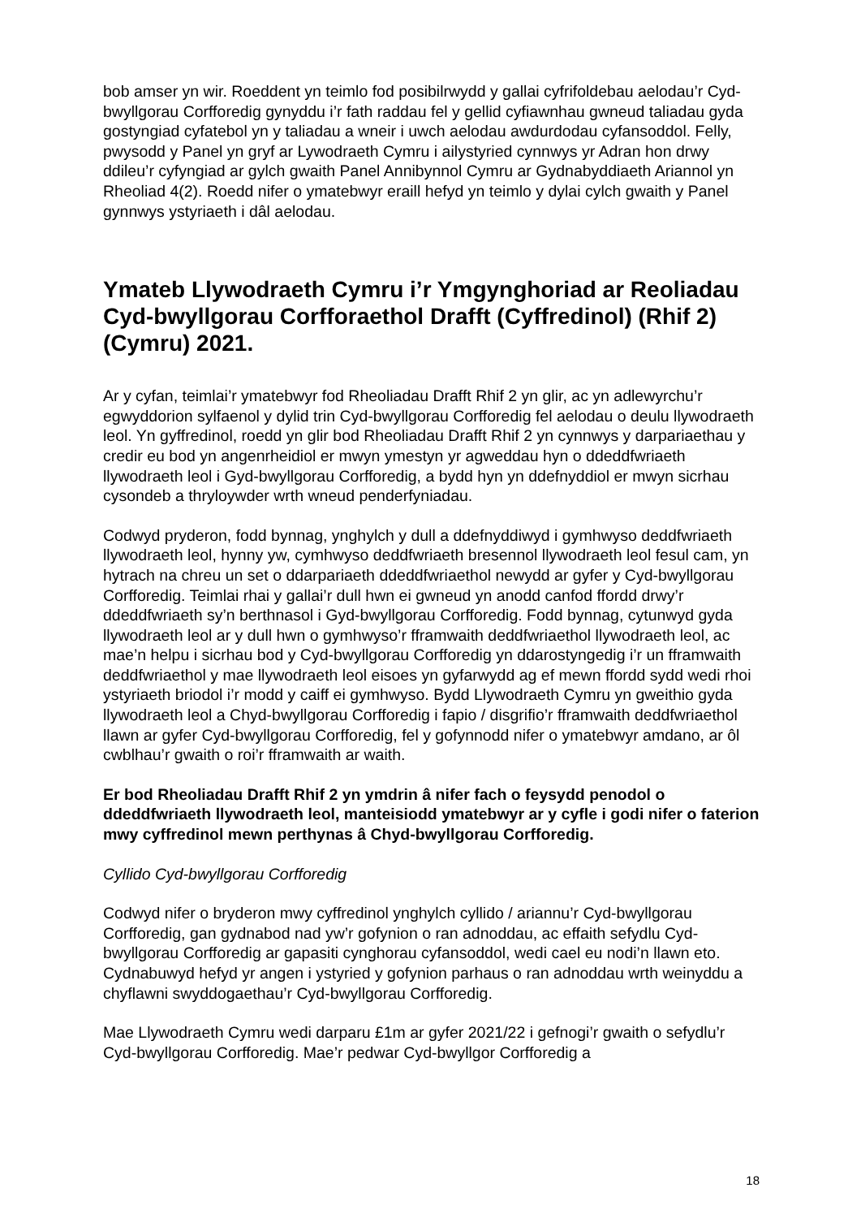bob amser yn wir. Roeddent yn teimlo fod posibilrwydd y gallai cyfrifoldebau aelodau’r Cyd-bwyllgorau Corfforedig gynyddu i’r fath raddau fel y gellid cyfiawnhau gwneud taliadau gyda gostyngiad cyfatebol yn y taliadau a wneir i uwch aelodau awdurdodau cyfansoddol. Felly, pwysodd y Panel yn gryf ar Lywodraeth Cymru i ailystyried cynnwys yr Adran hon drwy ddileu’r cyfyngiad ar gylch gwaith Panel Annibynnol Cymru ar Gydnabyddiaeth Ariannol yn Rheoliad 4(2). Roedd nifer o ymatebwyr eraill hefyd yn teimlo y dylai cylch gwaith y Panel gynnwys ystyriaeth i dâl aelodau.
Ymateb Llywodraeth Cymru i’r Ymgynghoriad ar Reoliadau Cyd-bwyllgorau Corfforaethol Drafft (Cyffredinol) (Rhif 2) (Cymru) 2021.
Ar y cyfan, teimlai’r ymatebwyr fod Rheoliadau Drafft Rhif 2 yn glir, ac yn adlewyrchu’r egwyddorion sylfaenol y dylid trin Cyd-bwyllgorau Corfforedig fel aelodau o deulu llywodraeth leol. Yn gyffredinol, roedd yn glir bod Rheoliadau Drafft Rhif 2 yn cynnwys y darpariaethau y credir eu bod yn angenrheidiol er mwyn ymestyn yr agweddau hyn o ddeddfwriaeth llywodraeth leol i Gyd-bwyllgorau Corfforedig, a bydd hyn yn ddefnyddiol er mwyn sicrhau cysondeb a thryloywder wrth wneud penderfyniadau.
Codwyd pryderon, fodd bynnag, ynghylch y dull a ddefnyddiwyd i gymhwyso deddfwriaeth llywodraeth leol, hynny yw, cymhwyso deddfwriaeth bresennol llywodraeth leol fesul cam, yn hytrach na chreu un set o ddarpariaeth ddeddfwriaethol newydd ar gyfer y Cyd-bwyllgorau Corfforedig. Teimlai rhai y gallai’r dull hwn ei gwneud yn anodd canfod ffordd drwy’r ddeddfwriaeth sy’n berthnasol i Gyd-bwyllgorau Corfforedig. Fodd bynnag, cytunwyd gyda llywodraeth leol ar y dull hwn o gymhwyso’r fframwaith deddfwriaethol llywodraeth leol, ac mae’n helpu i sicrhau bod y Cyd-bwyllgorau Corfforedig yn ddarostyngedig i’r un fframwaith deddfwriaethol y mae llywodraeth leol eisoes yn gyfarwydd ag ef mewn ffordd sydd wedi rhoi ystyriaeth briodol i’r modd y caiff ei gymhwyso. Bydd Llywodraeth Cymru yn gweithio gyda llywodraeth leol a Chyd-bwyllgorau Corfforedig i fapio / disgrifio’r fframwaith deddfwriaethol llawn ar gyfer Cyd-bwyllgorau Corfforedig, fel y gofynnodd nifer o ymatebwyr amdano, ar ôl cwblhau’r gwaith o roi’r fframwaith ar waith.
Er bod Rheoliadau Drafft Rhif 2 yn ymdrin â nifer fach o feysydd penodol o ddeddfwriaeth llywodraeth leol, manteisiodd ymatebwyr ar y cyfle i godi nifer o faterion mwy cyffredinol mewn perthynas â Chyd-bwyllgorau Corfforedig.
Cyllido Cyd-bwyllgorau Corfforedig
Codwyd nifer o bryderon mwy cyffredinol ynghylch cyllido / ariannu’r Cyd-bwyllgorau Corfforedig, gan gydnabod nad yw’r gofynion o ran adnoddau, ac effaith sefydlu Cyd-bwyllgorau Corfforedig ar gapasiti cynghorau cyfansoddol, wedi cael eu nodi’n llawn eto. Cydnabuwyd hefyd yr angen i ystyried y gofynion parhaus o ran adnoddau wrth weinyddu a chyflawni swyddogaethau’r Cyd-bwyllgorau Corfforedig.
Mae Llywodraeth Cymru wedi darparu £1m ar gyfer 2021/22 i gefnogi’r gwaith o sefydlu’r Cyd-bwyllgorau Corfforedig. Mae’r pedwar Cyd-bwyllgor Corfforedig a
18